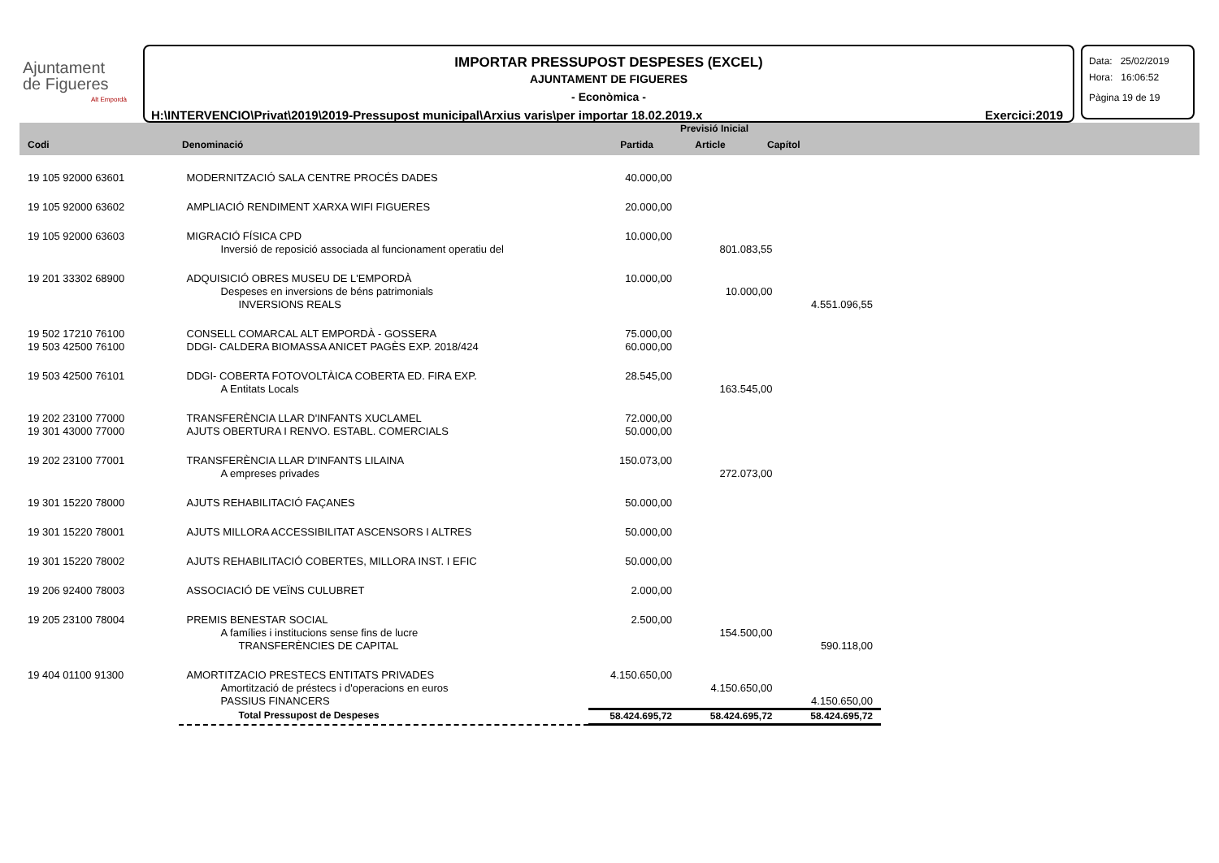Ajuntament
de Figueres
Alt Empordà
IMPORTAR PRESSUPOST DESPESES (EXCEL)
AJUNTAMENT DE FIGUERES
- Econòmica -
H:\INTERVENCIO\Privat\2019\2019-Pressupost municipal\Arxius varis\per importar 18.02.2019.x Exercici:2019
Data: 25/02/2019
Hora: 16:06:52
Pàgina 19 de 19
| | | Previsió Inicial | | | |
| --- | --- | --- | --- | --- | --- |
| Codi | Denominació | Partida | Article | Capítol | |
| 19 105 92000 63601 | MODERNITZACIÓ SALA CENTRE PROCÉS DADES | 40.000,00 | | |
| 19 105 92000 63602 | AMPLIACIÓ RENDIMENT XARXA WIFI FIGUERES | 20.000,00 | | |
| 19 105 92000 63603 | MIGRACIÓ FÍSICA CPD | 10.000,00 | | |
| | Inversió de reposició associada al funcionament operatiu del | | 801.083,55 | |
| 19 201 33302 68900 | ADQUISICIÓ OBRES MUSEU DE L'EMPORDÀ | 10.000,00 | | |
| | Despeses en inversions de béns patrimonials | | 10.000,00 | |
| | INVERSIONS REALS | | | 4.551.096,55 |
| 19 502 17210 76100 | CONSELL COMARCAL ALT EMPORDÀ - GOSSERA | 75.000,00 | | |
| 19 503 42500 76100 | DDGI- CALDERA BIOMASSA ANICET PAGÈS EXP. 2018/424 | 60.000,00 | | |
| 19 503 42500 76101 | DDGI- COBERTA FOTOVOLTÀICA COBERTA ED. FIRA EXP. | 28.545,00 | | |
| | A Entitats Locals | | 163.545,00 | |
| 19 202 23100 77000 | TRANSFERÈNCIA LLAR D'INFANTS XUCLAMEL | 72.000,00 | | |
| 19 301 43000 77000 | AJUTS OBERTURA I RENVO. ESTABL. COMERCIALS | 50.000,00 | | |
| 19 202 23100 77001 | TRANSFERÈNCIA LLAR D'INFANTS LILAINA | 150.073,00 | | |
| | A empreses privades | | 272.073,00 | |
| 19 301 15220 78000 | AJUTS REHABILITACIÓ FAÇANES | 50.000,00 | | |
| 19 301 15220 78001 | AJUTS MILLORA ACCESSIBILITAT ASCENSORS I ALTRES | 50.000,00 | | |
| 19 301 15220 78002 | AJUTS REHABILITACIÓ COBERTES, MILLORA INST. I EFIC | 50.000,00 | | |
| 19 206 92400 78003 | ASSOCIACIÓ DE VEÏNS CULUBRET | 2.000,00 | | |
| 19 205 23100 78004 | PREMIS BENESTAR SOCIAL | 2.500,00 | | |
| | A famílies i institucions sense fins de lucre | | 154.500,00 | |
| | TRANSFERÈNCIES DE CAPITAL | | | 590.118,00 |
| 19 404 01100 91300 | AMORTITZACIO PRESTECS ENTITATS PRIVADES | 4.150.650,00 | | |
| | Amortització de préstecs i d'operacions en euros | | 4.150.650,00 | |
| | PASSIUS FINANCERS | | | 4.150.650,00 |
| | Total Pressupost de Despeses | 58.424.695,72 | 58.424.695,72 | 58.424.695,72 |